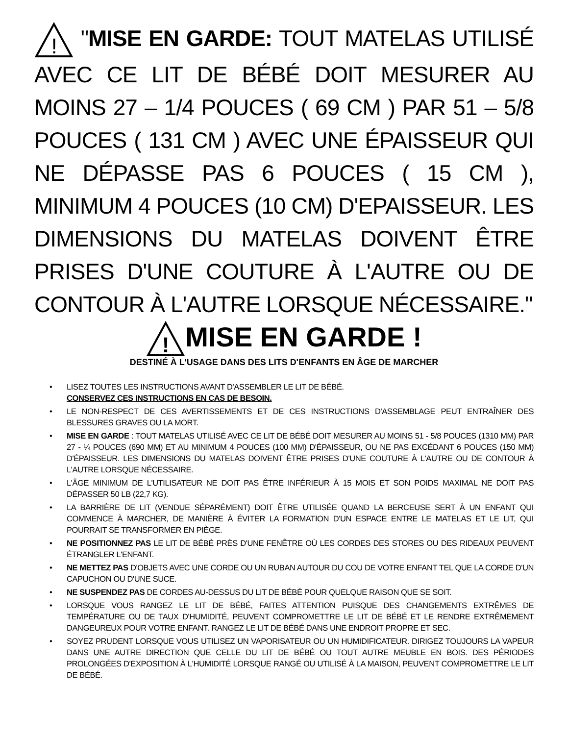!
"MISE EN GARDE: TOUT MATELAS UTILISÉ AVEC CE LIT DE BÉBÉ DOIT MESURER AU MOINS 27 – 1/4 POUCES ( 69 CM ) PAR 51 – 5/8 POUCES ( 131 CM ) AVEC UNE ÉPAISSEUR QUI NE DÉPASSE PAS 6 POUCES ( 15 CM ), MINIMUM 4 POUCES (10 CM) D'EPAISSEUR. LES DIMENSIONS DU MATELAS DOIVENT ÊTRE PRISES D'UNE COUTURE À L'AUTRE OU DE CONTOUR À L'AUTRE LORSQUE NÉCESSAIRE."
!
MISE EN GARDE !
DESTINÉ À L’USAGE DANS DES LITS D'ENFANTS EN ÂGE DE MARCHER
• LISEZ TOUTES LES INSTRUCTIONS AVANT D'ASSEMBLER LE LIT DE BÉBÉ.
CONSERVEZ CES INSTRUCTIONS EN CAS DE BESOIN.
• LE NON-RESPECT DE CES AVERTISSEMENTS ET DE CES INSTRUCTIONS D'ASSEMBLAGE PEUT ENTRAÎNER DES BLESSURES GRAVES OU LA MORT.
• MISE EN GARDE : TOUT MATELAS UTILISÉ AVEC CE LIT DE BÉBÉ DOIT MESURER AU MOINS 51 - 5/8 POUCES (1310 MM) PAR 27 - ¼ POUCES (690 MM) ET AU MINIMUM 4 POUCES (100 MM) D'ÉPAISSEUR, OU NE PAS EXCÉDANT 6 POUCES (150 MM) D'ÉPAISSEUR. LES DIMENSIONS DU MATELAS DOIVENT ÊTRE PRISES D'UNE COUTURE À L'AUTRE OU DE CONTOUR À L'AUTRE LORSQUE NÉCESSAIRE.
• L'ÂGE MINIMUM DE L'UTILISATEUR NE DOIT PAS ÊTRE INFÉRIEUR À 15 MOIS ET SON POIDS MAXIMAL NE DOIT PAS DÉPASSER 50 LB (22,7 KG).
• LA BARRIÈRE DE LIT (VENDUE SÉPARÉMENT) DOIT ÊTRE UTILISÉE QUAND LA BERCEUSE SERT À UN ENFANT QUI COMMENCE À MARCHER, DE MANIÈRE À ÉVITER LA FORMATION D'UN ESPACE ENTRE LE MATELAS ET LE LIT, QUI POURRAIT SE TRANSFORMER EN PIÈGE.
• NE POSITIONNEZ PAS LE LIT DE BÉBÉ PRÈS D'UNE FENÊTRE OÙ LES CORDES DES STORES OU DES RIDEAUX PEUVENT ÉTRANGLER L'ENFANT.
• NE METTEZ PAS D'OBJETS AVEC UNE CORDE OU UN RUBAN AUTOUR DU COU DE VOTRE ENFANT TEL QUE LA CORDE D'UN CAPUCHON OU D'UNE SUCE.
• NE SUSPENDEZ PAS DE CORDES AU-DESSUS DU LIT DE BÉBÉ POUR QUELQUE RAISON QUE SE SOIT.
• LORSQUE VOUS RANGEZ LE LIT DE BÉBÉ, FAITES ATTENTION PUISQUE DES CHANGEMENTS EXTRÊMES DE TEMPÉRATURE OU DE TAUX D'HUMIDITÉ, PEUVENT COMPROMETTRE LE LIT DE BÉBÉ ET LE RENDRE EXTRÊMEMENT DANGEUREUX POUR VOTRE ENFANT. RANGEZ LE LIT DE BÉBÉ DANS UNE ENDROIT PROPRE ET SEC.
• SOYEZ PRUDENT LORSQUE VOUS UTILISEZ UN VAPORISATEUR OU UN HUMIDIFICATEUR. DIRIGEZ TOUJOURS LA VAPEUR DANS UNE AUTRE DIRECTION QUE CELLE DU LIT DE BÉBÉ OU TOUT AUTRE MEUBLE EN BOIS. DES PÉRIODES PROLONGÉES D'EXPOSITION À L'HUMIDITÉ LORSQUE RANGÉ OU UTILISÉ À LA MAISON, PEUVENT COMPROMETTRE LE LIT DE BÉBÉ.